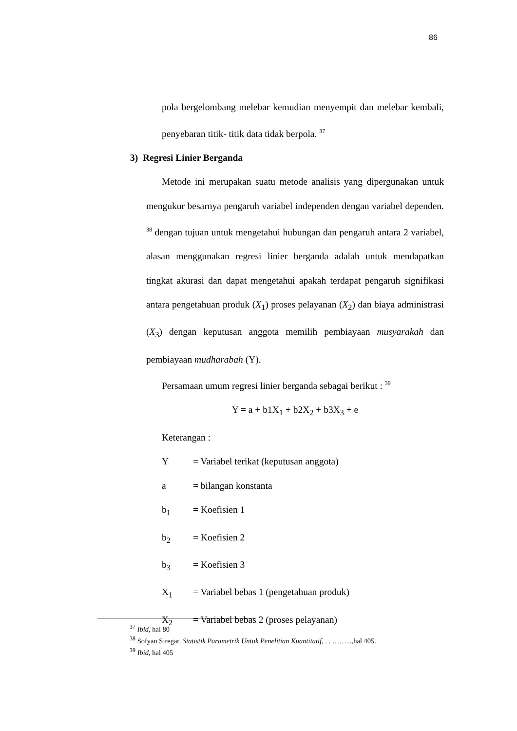86
pola bergelombang melebar kemudian menyempit dan melebar kembali, penyebaran titik- titik data tidak berpola. <sup>37</sup>
3) Regresi Linier Berganda
Metode ini merupakan suatu metode analisis yang dipergunakan untuk mengukur besarnya pengaruh variabel independen dengan variabel dependen. <sup>38</sup> dengan tujuan untuk mengetahui hubungan dan pengaruh antara 2 variabel, alasan menggunakan regresi linier berganda adalah untuk mendapatkan tingkat akurasi dan dapat mengetahui apakah terdapat pengaruh signifikasi antara pengetahuan produk (X<sub>1</sub>) proses pelayanan (X<sub>2</sub>) dan biaya administrasi (X<sub>3</sub>) dengan keputusan anggota memilih pembiayaan musyarakah dan pembiayaan mudharabah (Y).
Persamaan umum regresi linier berganda sebagai berikut : <sup>39</sup>
Y = a + b1X<sub>1</sub> + b2X<sub>2</sub> + b3X<sub>3</sub> + e
Keterangan :
Y = Variabel terikat (keputusan anggota)
a = bilangan konstanta
b<sub>1</sub> = Koefisien 1
b<sub>2</sub> = Koefisien 2
b<sub>3</sub> = Koefisien 3
X<sub>1</sub> = Variabel bebas 1 (pengetahuan produk)
X<sub>2</sub> = Variabel bebas 2 (proses pelayanan)
<sup>37</sup> Ibid, hal 80
<sup>38</sup> Sofyan Siregar, Statistik Parametrik Untuk Penelitian Kuantitatif, . . ……...,hal 405.
<sup>39</sup> Ibid, hal 405